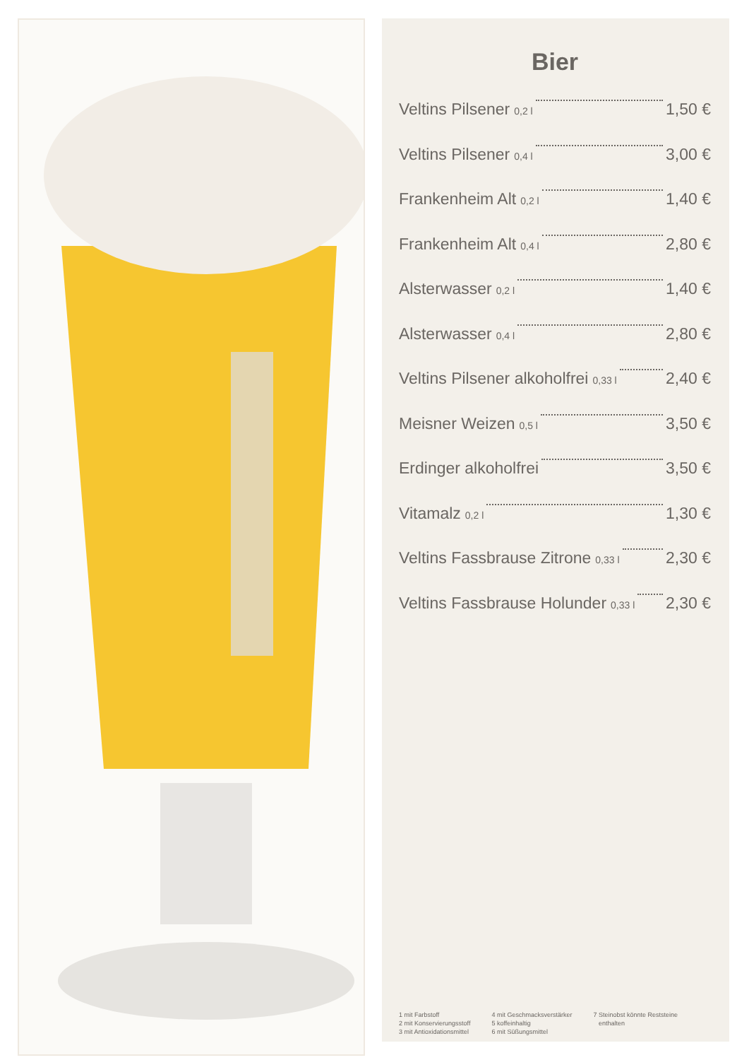Bier
Veltins Pilsener 0,2 l 1,50 €
Veltins Pilsener 0,4 l 3,00 €
Frankenheim Alt 0,2 l 1,40 €
Frankenheim Alt 0,4 l 2,80 €
Alsterwasser 0,2 l 1,40 €
Alsterwasser 0,4 l 2,80 €
Veltins Pilsener alkoholfrei 0,33 l 2,40 €
Meisner Weizen 0,5 l 3,50 €
Erdinger alkoholfrei 3,50 €
Vitamalz 0,2 l 1,30 €
Veltins Fassbrause Zitrone 0,33 l 2,30 €
Veltins Fassbrause Holunder 0,33 l 2,30 €
1 mit Farbstoff
2 mit Konservierungsstoff
3 mit Antioxidationsmittel
4 mit Geschmacksverstärker
5 koffeinhaltig
6 mit Süßungsmittel
7 Steinobst könnte Reststeine
enthalten